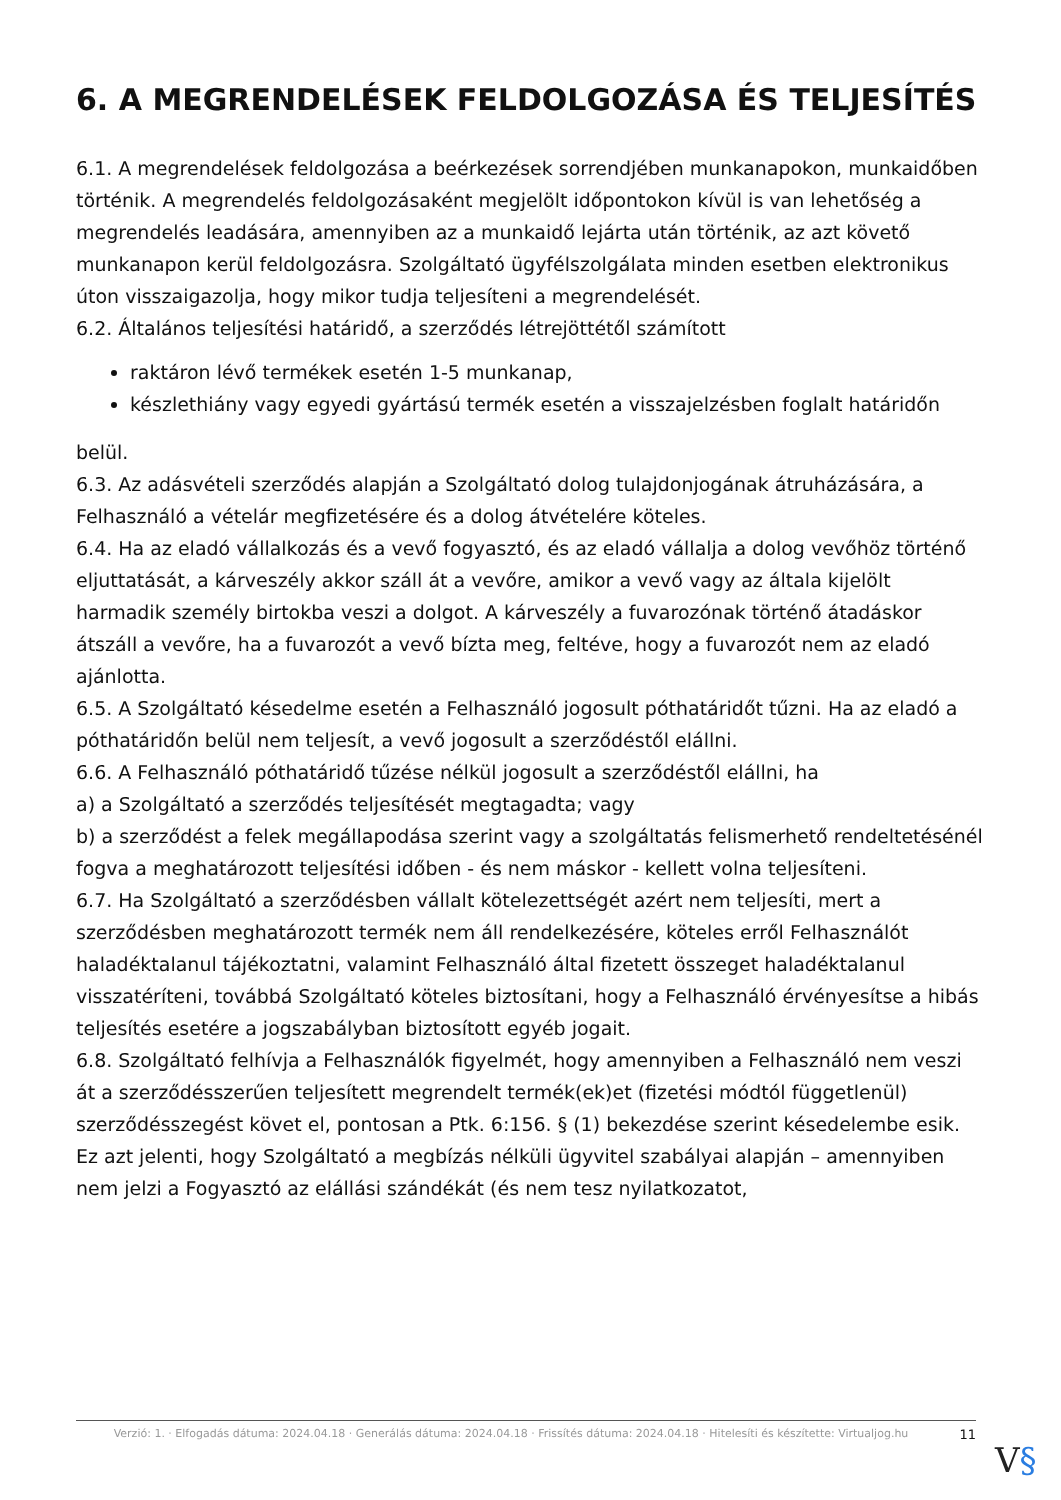6. A MEGRENDELÉSEK FELDOLGOZÁSA ÉS TELJESÍTÉS
6.1. A megrendelések feldolgozása a beérkezések sorrendjében munkanapokon, munkaidőben történik. A megrendelés feldolgozásaként megjelölt időpontokon kívül is van lehetőség a megrendelés leadására, amennyiben az a munkaidő lejárta után történik, az azt követő munkanapon kerül feldolgozásra. Szolgáltató ügyfélszolgálata minden esetben elektronikus úton visszaigazolja, hogy mikor tudja teljesíteni a megrendelését.
6.2. Általános teljesítési határidő, a szerződés létrejöttétől számított
raktáron lévő termékek esetén 1-5 munkanap,
készlethiány vagy egyedi gyártású termék esetén a visszajelzésben foglalt határidőn
belül.
6.3. Az adásvételi szerződés alapján a Szolgáltató dolog tulajdonjogának átruházására, a Felhasználó a vételár megfizetésére és a dolog átvételére köteles.
6.4. Ha az eladó vállalkozás és a vevő fogyasztó, és az eladó vállalja a dolog vevőhöz történő eljuttatását, a kárveszély akkor száll át a vevőre, amikor a vevő vagy az általa kijelölt harmadik személy birtokba veszi a dolgot. A kárveszély a fuvarozónak történő átadáskor átszáll a vevőre, ha a fuvarozót a vevő bízta meg, feltéve, hogy a fuvarozót nem az eladó ajánlotta.
6.5. A Szolgáltató késedelme esetén a Felhasználó jogosult póthatáridőt tűzni. Ha az eladó a póthatáridőn belül nem teljesít, a vevő jogosult a szerződéstől elállni.
6.6. A Felhasználó póthatáridő tűzése nélkül jogosult a szerződéstől elállni, ha
a) a Szolgáltató a szerződés teljesítését megtagadta; vagy
b) a szerződést a felek megállapodása szerint vagy a szolgáltatás felismerhető rendeltetésénél fogva a meghatározott teljesítési időben - és nem máskor - kellett volna teljesíteni.
6.7. Ha Szolgáltató a szerződésben vállalt kötelezettségét azért nem teljesíti, mert a szerződésben meghatározott termék nem áll rendelkezésére, köteles erről Felhasználót haladéktalanul tájékoztatni, valamint Felhasználó által fizetett összeget haladéktalanul visszatéríteni, továbbá Szolgáltató köteles biztosítani, hogy a Felhasználó érvényesítse a hibás teljesítés esetére a jogszabályban biztosított egyéb jogait.
6.8. Szolgáltató felhívja a Felhasználók figyelmét, hogy amennyiben a Felhasználó nem veszi át a szerződésszerűen teljesített megrendelt termék(ek)et (fizetési módtól függetlenül) szerződésszegést követ el, pontosan a Ptk. 6:156. § (1) bekezdése szerint késedelembe esik.
Ez azt jelenti, hogy Szolgáltató a megbízás nélküli ügyvitel szabályai alapján – amennyiben nem jelzi a Fogyasztó az elállási szándékát (és nem tesz nyilatkozatot,
Verzió: 1. · Elfogadás dátuma: 2024.04.18 · Generálás dátuma: 2024.04.18 · Frissítés dátuma: 2024.04.18 · Hitelesíti és készítette: Virtualjog.hu
11
V§